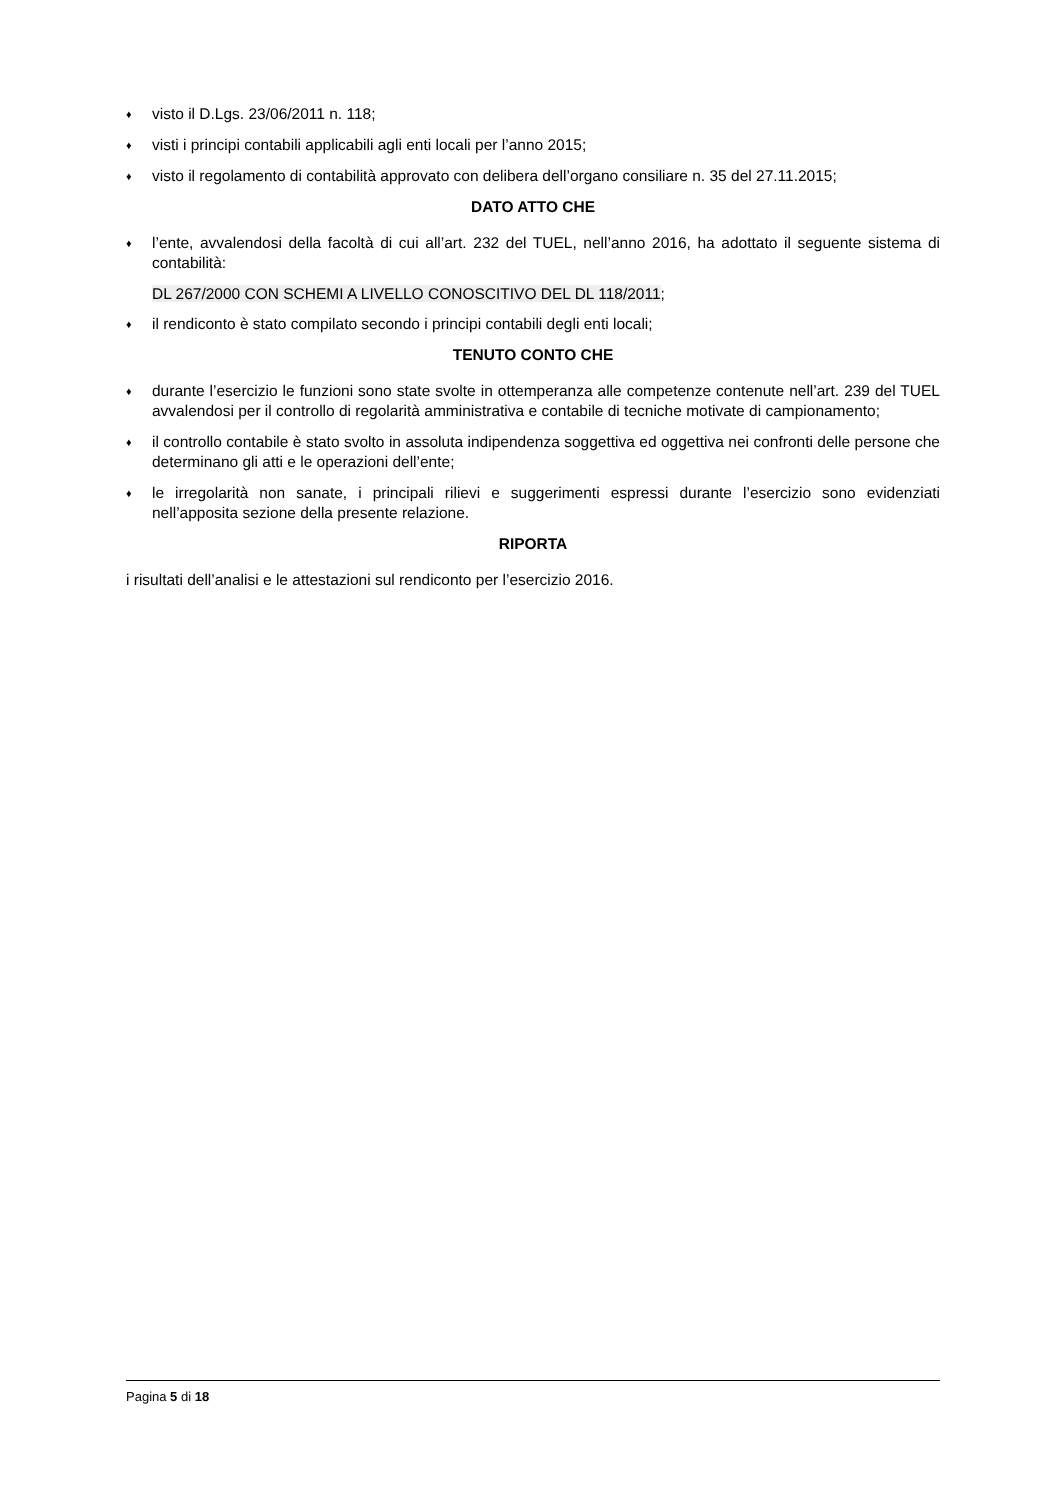♦ visto il D.Lgs. 23/06/2011 n. 118;
♦ visti i principi contabili applicabili agli enti locali per l’anno 2015;
♦ visto il regolamento di contabilità approvato con delibera dell’organo consiliare n. 35 del 27.11.2015;
DATO ATTO CHE
♦ l’ente, avvalendosi della facoltà di cui all’art. 232 del TUEL, nell’anno 2016, ha adottato il seguente sistema di contabilità:
DL 267/2000 CON SCHEMI A LIVELLO CONOSCITIVO DEL DL 118/2011;
♦ il rendiconto è stato compilato secondo i principi contabili degli enti locali;
TENUTO CONTO CHE
♦ durante l’esercizio le funzioni sono state svolte in ottemperanza alle competenze contenute nell’art. 239 del TUEL avvalendosi per il controllo di regolarità amministrativa e contabile di tecniche motivate di campionamento;
♦ il controllo contabile è stato svolto in assoluta indipendenza soggettiva ed oggettiva nei confronti delle persone che determinano gli atti e le operazioni dell’ente;
♦ le irregolarità non sanate, i principali rilievi e suggerimenti espressi durante l’esercizio sono evidenziati nell’apposita sezione della presente relazione.
RIPORTA
i risultati dell’analisi e le attestazioni sul rendiconto per l’esercizio 2016.
Pagina 5 di 18